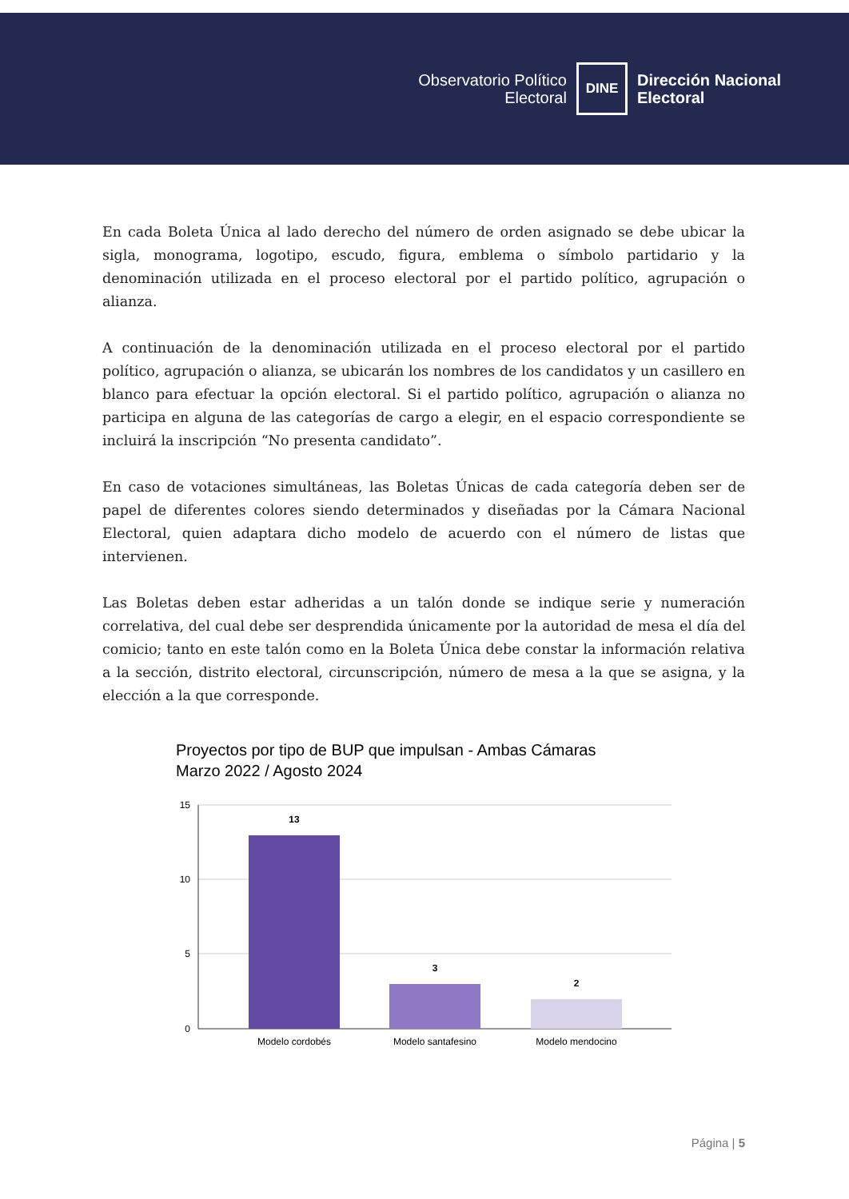Observatorio Político
Electoral
DINE
Dirección Nacional
Electoral
En cada Boleta Única al lado derecho del número de orden asignado se debe ubicar la sigla, monograma, logotipo, escudo, figura, emblema o símbolo partidario y la denominación utilizada en el proceso electoral por el partido político, agrupación o alianza.
A continuación de la denominación utilizada en el proceso electoral por el partido político, agrupación o alianza, se ubicarán los nombres de los candidatos y un casillero en blanco para efectuar la opción electoral. Si el partido político, agrupación o alianza no participa en alguna de las categorías de cargo a elegir, en el espacio correspondiente se incluirá la inscripción “No presenta candidato”.
En caso de votaciones simultáneas, las Boletas Únicas de cada categoría deben ser de papel de diferentes colores siendo determinados y diseñadas por la Cámara Nacional Electoral, quien adaptara dicho modelo de acuerdo con el número de listas que intervienen.
Las Boletas deben estar adheridas a un talón donde se indique serie y numeración correlativa, del cual debe ser desprendida únicamente por la autoridad de mesa el día del comicio; tanto en este talón como en la Boleta Única debe constar la información relativa a la sección, distrito electoral, circunscripción, número de mesa a la que se asigna, y la elección a la que corresponde.
Proyectos por tipo de BUP que impulsan - Ambas Cámaras
Marzo 2022 / Agosto 2024
15
10
5
0
13
3
2
Modelo cordobés
Modelo santafesino
Modelo mendocino
Página | 5